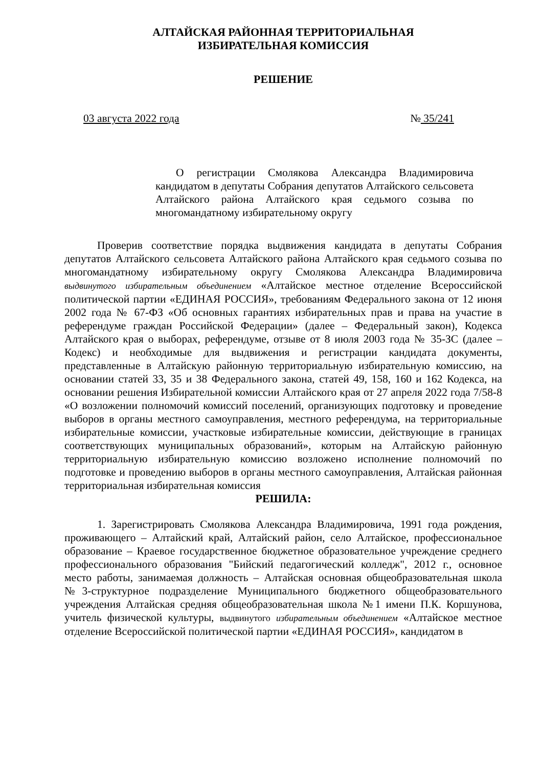АЛТАЙСКАЯ РАЙОННАЯ ТЕРРИТОРИАЛЬНАЯ
ИЗБИРАТЕЛЬНАЯ КОМИССИЯ
РЕШЕНИЕ
03 августа 2022 года № 35/241
О регистрации Смолякова Александра Владимировича кандидатом в депутаты Собрания депутатов Алтайского сельсовета Алтайского района Алтайского края седьмого созыва по многомандатному избирательному округу
Проверив соответствие порядка выдвижения кандидата в депутаты Собрания депутатов Алтайского сельсовета Алтайского района Алтайского края седьмого созыва по многомандатному избирательному округу Смолякова Александра Владимировича выдвинутого избирательным объединением «Алтайское местное отделение Всероссийской политической партии «ЕДИНАЯ РОССИЯ», требованиям Федерального закона от 12 июня 2002 года № 67-ФЗ «Об основных гарантиях избирательных прав и права на участие в референдуме граждан Российской Федерации» (далее – Федеральный закон), Кодекса Алтайского края о выборах, референдуме, отзыве от 8 июля 2003 года № 35-ЗС (далее – Кодекс) и необходимые для выдвижения и регистрации кандидата документы, представленные в Алтайскую районную территориальную избирательную комиссию, на основании статей 33, 35 и 38 Федерального закона, статей 49, 158, 160 и 162 Кодекса, на основании решения Избирательной комиссии Алтайского края от 27 апреля 2022 года 7/58-8 «О возложении полномочий комиссий поселений, организующих подготовку и проведение выборов в органы местного самоуправления, местного референдума, на территориальные избирательные комиссии, участковые избирательные комиссии, действующие в границах соответствующих муниципальных образований», которым на Алтайскую районную территориальную избирательную комиссию возложено исполнение полномочий по подготовке и проведению выборов в органы местного самоуправления, Алтайская районная территориальная избирательная комиссия
РЕШИЛА:
1. Зарегистрировать Смолякова Александра Владимировича, 1991 года рождения, проживающего – Алтайский край, Алтайский район, село Алтайское, профессиональное образование – Краевое государственное бюджетное образовательное учреждение среднего профессионального образования "Бийский педагогический колледж", 2012 г., основное место работы, занимаемая должность – Алтайская основная общеобразовательная школа №3-структурное подразделение Муниципального бюджетного общеобразовательного учреждения Алтайская средняя общеобразовательная школа №1 имени П.К. Коршунова, учитель физической культуры, выдвинутого избирательным объединением «Алтайское местное отделение Всероссийской политической партии «ЕДИНАЯ РОССИЯ», кандидатом в